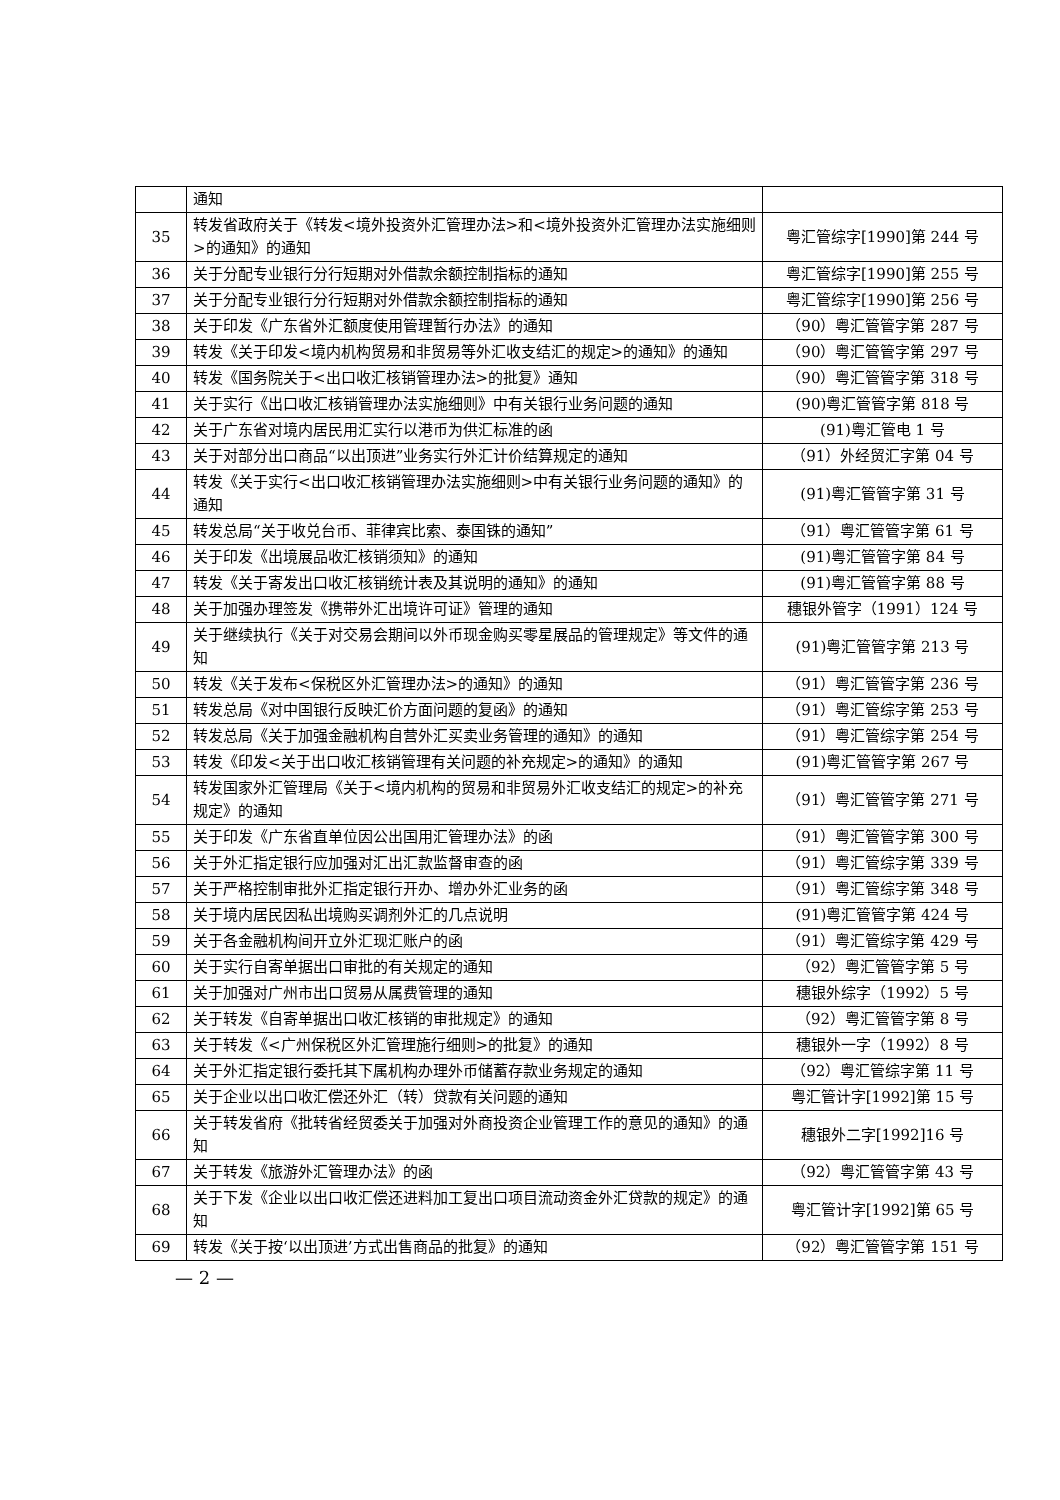| | 通知 | |
| 35 | 转发省政府关于《转发<境外投资外汇管理办法>和<境外投资外汇管理办法实施细则>的通知》的通知 | 粤汇管综字[1990]第 244 号 |
| 36 | 关于分配专业银行分行短期对外借款余额控制指标的通知 | 粤汇管综字[1990]第 255 号 |
| 37 | 关于分配专业银行分行短期对外借款余额控制指标的通知 | 粤汇管综字[1990]第 256 号 |
| 38 | 关于印发《广东省外汇额度使用管理暂行办法》的通知 | （90）粤汇管管字第 287 号 |
| 39 | 转发《关于印发<境内机构贸易和非贸易等外汇收支结汇的规定>的通知》的通知 | （90）粤汇管管字第 297 号 |
| 40 | 转发《国务院关于<出口收汇核销管理办法>的批复》通知 | （90）粤汇管管字第 318 号 |
| 41 | 关于实行《出口收汇核销管理办法实施细则》中有关银行业务问题的通知 | (90)粤汇管管字第 818 号 |
| 42 | 关于广东省对境内居民用汇实行以港币为供汇标准的函 | (91)粤汇管电 1 号 |
| 43 | 关于对部分出口商品“以出顶进”业务实行外汇计价结算规定的通知 | （91）外经贸汇字第 04 号 |
| 44 | 转发《关于实行<出口收汇核销管理办法实施细则>中有关银行业务问题的通知》的通知 | (91)粤汇管管字第 31 号 |
| 45 | 转发总局“关于收兑台币、菲律宾比索、泰国铢的通知” | （91）粤汇管管字第 61 号 |
| 46 | 关于印发《出境展品收汇核销须知》的通知 | (91)粤汇管管字第 84 号 |
| 47 | 转发《关于寄发出口收汇核销统计表及其说明的通知》的通知 | (91)粤汇管管字第 88 号 |
| 48 | 关于加强办理签发《携带外汇出境许可证》管理的通知 | 穗银外管字（1991）124 号 |
| 49 | 关于继续执行《关于对交易会期间以外币现金购买零星展品的管理规定》等文件的通知 | (91)粤汇管管字第 213 号 |
| 50 | 转发《关于发布<保税区外汇管理办法>的通知》的通知 | （91）粤汇管管字第 236 号 |
| 51 | 转发总局《对中国银行反映汇价方面问题的复函》的通知 | （91）粤汇管综字第 253 号 |
| 52 | 转发总局《关于加强金融机构自营外汇买卖业务管理的通知》的通知 | （91）粤汇管综字第 254 号 |
| 53 | 转发《印发<关于出口收汇核销管理有关问题的补充规定>的通知》的通知 | (91)粤汇管管字第 267 号 |
| 54 | 转发国家外汇管理局《关于<境内机构的贸易和非贸易外汇收支结汇的规定>的补充规定》的通知 | （91）粤汇管管字第 271 号 |
| 55 | 关于印发《广东省直单位因公出国用汇管理办法》的函 | （91）粤汇管管字第 300 号 |
| 56 | 关于外汇指定银行应加强对汇出汇款监督审查的函 | （91）粤汇管综字第 339 号 |
| 57 | 关于严格控制审批外汇指定银行开办、增办外汇业务的函 | （91）粤汇管综字第 348 号 |
| 58 | 关于境内居民因私出境购买调剂外汇的几点说明 | (91)粤汇管管字第 424 号 |
| 59 | 关于各金融机构间开立外汇现汇账户的函 | （91）粤汇管综字第 429 号 |
| 60 | 关于实行自寄单据出口审批的有关规定的通知 | （92）粤汇管管字第 5 号 |
| 61 | 关于加强对广州市出口贸易从属费管理的通知 | 穗银外综字（1992）5 号 |
| 62 | 关于转发《自寄单据出口收汇核销的审批规定》的通知 | （92）粤汇管管字第 8 号 |
| 63 | 关于转发《<广州保税区外汇管理施行细则>的批复》的通知 | 穗银外一字（1992）8 号 |
| 64 | 关于外汇指定银行委托其下属机构办理外币储蓄存款业务规定的通知 | （92）粤汇管综字第 11 号 |
| 65 | 关于企业以出口收汇偿还外汇（转）贷款有关问题的通知 | 粤汇管计字[1992]第 15 号 |
| 66 | 关于转发省府《批转省经贸委关于加强对外商投资企业管理工作的意见的通知》的通知 | 穗银外二字[1992]16 号 |
| 67 | 关于转发《旅游外汇管理办法》的函 | （92）粤汇管管字第 43 号 |
| 68 | 关于下发《企业以出口收汇偿还进料加工复出口项目流动资金外汇贷款的规定》的通知 | 粤汇管计字[1992]第 65 号 |
| 69 | 转发《关于按‘以出顶进’方式出售商品的批复》的通知 | （92）粤汇管管字第 151 号 |
— 2 —